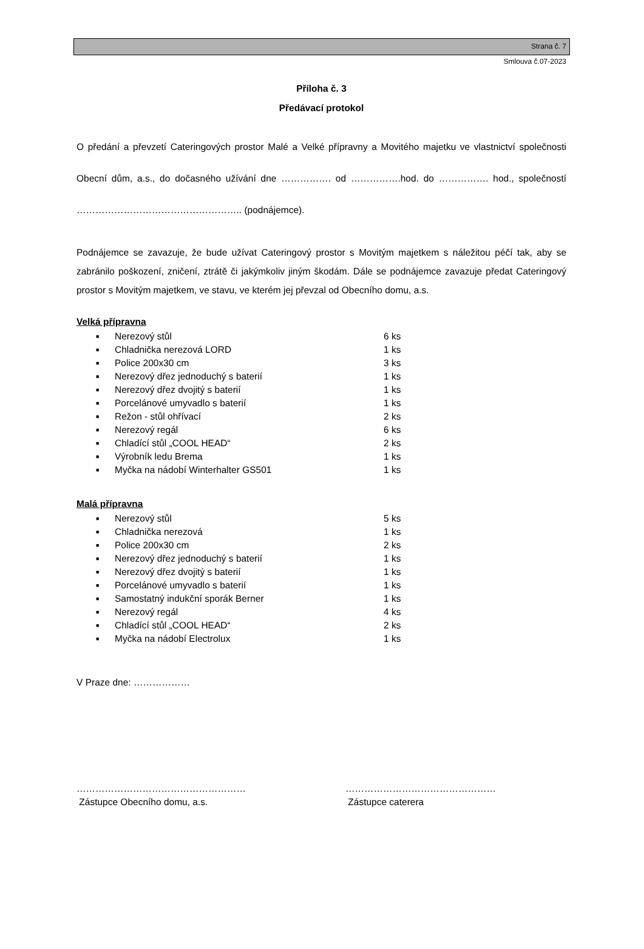Strana č. 7
Smlouva č.07-2023
Příloha č. 3
Předávací protokol
O předání a převzetí Cateringových prostor Malé a Velké přípravny a Movitého majetku ve vlastnictví společnosti Obecní dům, a.s., do dočasného užívání dne ……………. od …………….hod. do ……………. hod., společností …………………………………………….. (podnájemce).
Podnájemce se zavazuje, že bude užívat Cateringový prostor s Movitým majetkem s náležitou péčí tak, aby se zabránilo poškození, zničení, ztrátě či jakýmkoliv jiným škodám. Dále se podnájemce zavazuje předat Cateringový prostor s Movitým majetkem, ve stavu, ve kterém jej převzal od Obecního domu, a.s.
Velká přípravna
■ Nerezový stůl 6 ks
■ Chladnička nerezová LORD 1 ks
■ Police 200x30 cm 3 ks
■ Nerezový dřez jednoduchý s baterií 1 ks
■ Nerezový dřez dvojitý s baterií 1 ks
■ Porcelánové umyvadlo s baterií 1 ks
■ Režon - stůl ohřívací 2 ks
■ Nerezový regál 6 ks
■ Chladící stůl „COOL HEAD“2 ks
■ Výrobník ledu Brema 1 ks
■ Myčka na nádobí Winterhalter GS501 1 ks
Malá přípravna
■ Nerezový stůl 5 ks
■ Chladnička nerezová 1 ks
■ Police 200x30 cm 2 ks
■ Nerezový dřez jednoduchý s baterií 1 ks
■ Nerezový dřez dvojitý s baterií 1 ks
■ Porcelánové umyvadlo s baterií 1 ks
■ Samostatný indukční sporák Berner 1 ks
■ Nerezový regál 4 ks
■ Chladící stůl „COOL HEAD“2 ks
■ Myčka na nádobí Electrolux 1 ks
V Praze dne: ………………
………………………………………………
Zástupce Obecního domu, a.s.
…………………………………………
Zástupce caterera